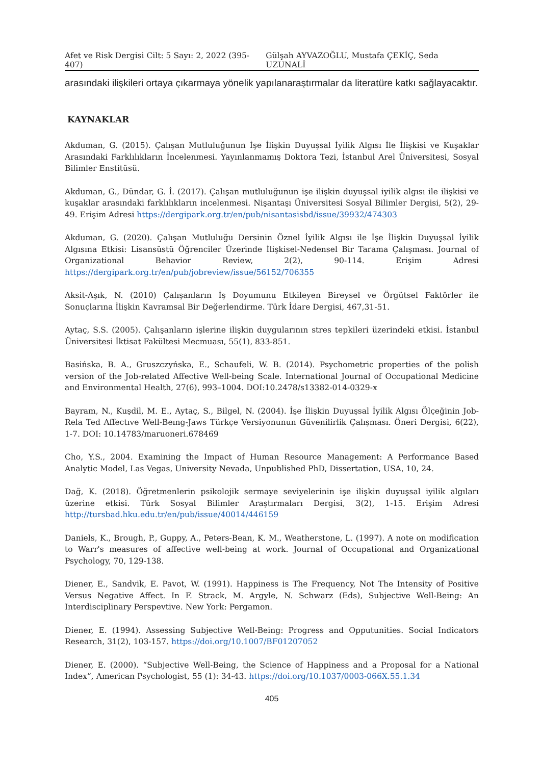Afet ve Risk Dergisi Cilt: 5 Sayı: 2, 2022 (395-407) Gülşah AYVAZOĞLU, Mustafa ÇEKİÇ, Seda UZUNALİ
arasındaki ilişkileri ortaya çıkarmaya yönelik yapılanaraştırmalar da literatüre katkı sağlayacaktır.
KAYNAKLAR
Akduman, G. (2015). Çalışan Mutluluğunun İşe İlişkin Duyuşsal İyilik Algısı İle İlişkisi ve Kuşaklar Arasındaki Farklılıkların İncelenmesi. Yayınlanmamış Doktora Tezi, İstanbul Arel Üniversitesi, Sosyal Bilimler Enstitüsü.
Akduman, G., Dündar, G. İ. (2017). Çalışan mutluluğunun işe ilişkin duyuşsal iyilik algısı ile ilişkisi ve kuşaklar arasındaki farklılıkların incelenmesi. Nişantaşı Üniversitesi Sosyal Bilimler Dergisi, 5(2), 29-49. Erişim Adresi https://dergipark.org.tr/en/pub/nisantasisbd/issue/39932/474303
Akduman, G. (2020). Çalışan Mutluluğu Dersinin Öznel İyilik Algısı ile İşe İlişkin Duyuşsal İyilik Algısına Etkisi: Lisansüstü Öğrenciler Üzerinde İlişkisel-Nedensel Bir Tarama Çalışması. Journal of Organizational Behavior Review, 2(2), 90-114. Erişim Adresi https://dergipark.org.tr/en/pub/jobreview/issue/56152/706355
Aksit-Aşık, N. (2010) Çalışanların İş Doyumunu Etkileyen Bireysel ve Örgütsel Faktörler ile Sonuçlarına İlişkin Kavramsal Bir Değerlendirme. Türk İdare Dergisi, 467,31-51.
Aytaç, S.S. (2005). Çalışanların işlerine ilişkin duygularının stres tepkileri üzerindeki etkisi. İstanbul Üniversitesi İktisat Fakültesi Mecmuası, 55(1), 833-851.
Basińska, B. A., Gruszczyńska, E., Schaufeli, W. B. (2014). Psychometric properties of the polish version of the Job-related Affective Well-being Scale. International Journal of Occupational Medicine and Environmental Health, 27(6), 993–1004. DOI:10.2478/s13382-014-0329-x
Bayram, N., Kuşdil, M. E., Aytaç, S., Bilgel, N. (2004). İşe İlişkin Duyuşsal İyilik Algısı Ölçeğinin Job-Rela Ted Affectıve Well-Beıng-Jaws Türkçe Versiyonunun Güvenilirlik Çalışması. Öneri Dergisi, 6(22), 1-7. DOI: 10.14783/maruoneri.678469
Cho, Y.S., 2004. Examining the Impact of Human Resource Management: A Performance Based Analytic Model, Las Vegas, University Nevada, Unpublished PhD, Dissertation, USA, 10, 24.
Dağ, K. (2018). Öğretmenlerin psikolojik sermaye seviyelerinin işe ilişkin duyuşsal iyilik algıları üzerine etkisi. Türk Sosyal Bilimler Araştırmaları Dergisi, 3(2), 1-15. Erişim Adresi http://tursbad.hku.edu.tr/en/pub/issue/40014/446159
Daniels, K., Brough, P., Guppy, A., Peters-Bean, K. M., Weatherstone, L. (1997). A note on modification to Warr's measures of affective well-being at work. Journal of Occupational and Organizational Psychology, 70, 129-138.
Diener, E., Sandvik, E. Pavot, W. (1991). Happiness is The Frequency, Not The Intensity of Positive Versus Negative Affect. In F. Strack, M. Argyle, N. Schwarz (Eds), Subjective Well-Being: An Interdisciplinary Perspevtive. New York: Pergamon.
Diener, E. (1994). Assessing Subjective Well-Being: Progress and Opputunities. Social Indicators Research, 31(2), 103-157. https://doi.org/10.1007/BF01207052
Diener, E. (2000). “Subjective Well-Being, the Science of Happiness and a Proposal for a National Index”, American Psychologist, 55 (1): 34-43. https://doi.org/10.1037/0003-066X.55.1.34
405